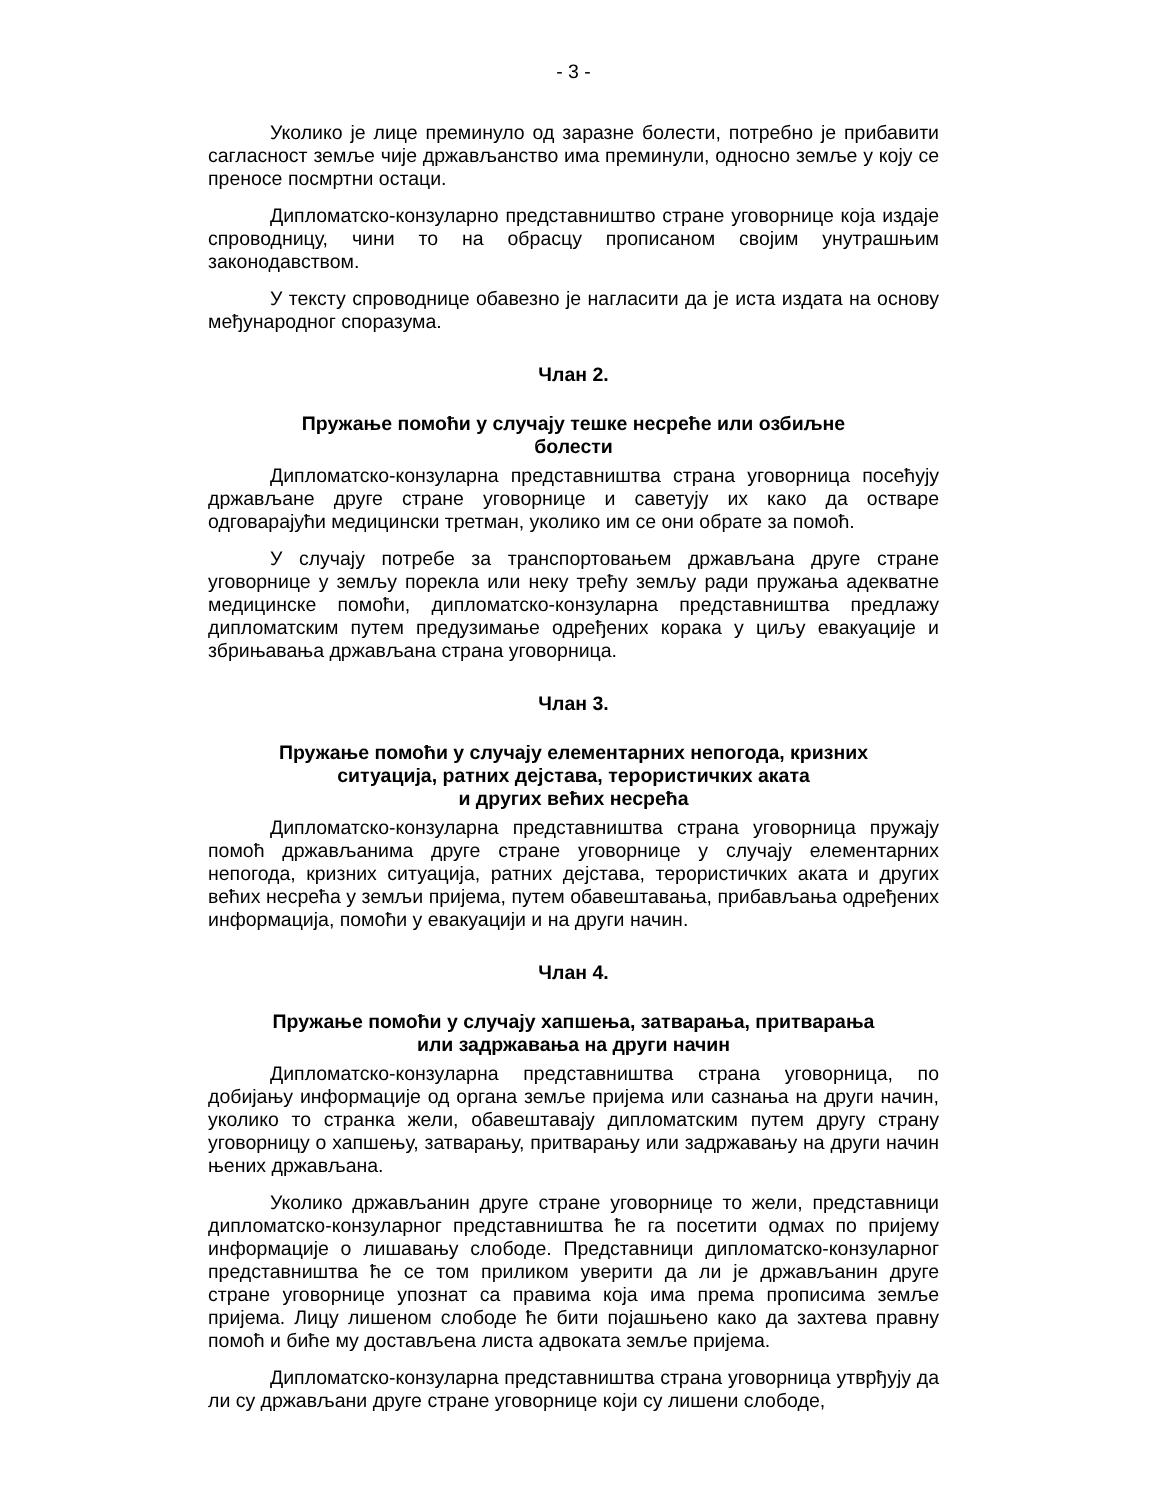- 3 -
Уколико је лице преминуло од заразне болести, потребно је прибавити сагласност земље чије држављанство има преминули, односно земље у коју се преносе посмртни остаци.
Дипломатско-конзуларно представништво стране уговорнице која издаје спроводницу, чини то на обрасцу прописаном својим унутрашњим законодавством.
У тексту спроводнице обавезно је нагласити да је иста издата на основу међународног споразума.
Члан 2.
Пружање помоћи у случају тешке несреће или озбиљне
болести
Дипломатско-конзуларна представништва страна уговорница посећују држављане друге стране уговорнице и саветују их како да остваре одговарајући медицински третман, уколико им се они обрате за помоћ.
У случају потребе за транспортовањем држављана друге стране уговорнице у земљу порекла или неку трећу земљу ради пружања адекватне медицинске помоћи, дипломатско-конзуларна представништва предлажу дипломатским путем предузимање одређених корака у циљу евакуације и збрињавања држављана страна уговорница.
Члан 3.
Пружање помоћи у случају елементарних непогода, кризних
ситуација, ратних дејстава, терористичких аката
и других већих несрећа
Дипломатско-конзуларна представништва страна уговорница пружају помоћ држављанима друге стране уговорнице у случају елементарних непогода, кризних ситуација, ратних дејстава, терористичких аката и других већих несрећа у земљи пријема, путем обавештавања, прибављања одређених информација, помоћи у евакуацији и на други начин.
Члан 4.
Пружање помоћи у случају хапшења, затварања, притварања
или задржавања на други начин
Дипломатско-конзуларна представништва страна уговорница, по добијању информације од органа земље пријема или сазнања на други начин, уколико то странка жели, обавештавају дипломатским путем другу страну уговорницу о хапшењу, затварању, притварању или задржавању на други начин њених држављана.
Уколико држављанин друге стране уговорнице то жели, представници дипломатско-конзуларног представништва ће га посетити одмах по пријему информације о лишавању слободе. Представници дипломатско-конзуларног представништва ће се том приликом уверити да ли је држављанин друге стране уговорнице упознат са правима која има према прописима земље пријема. Лицу лишеном слободе ће бити појашњено како да захтева правну помоћ и биће му достављена листа адвоката земље пријема.
Дипломатско-конзуларна представништва страна уговорница утврђују да ли су држављани друге стране уговорнице који су лишени слободе,